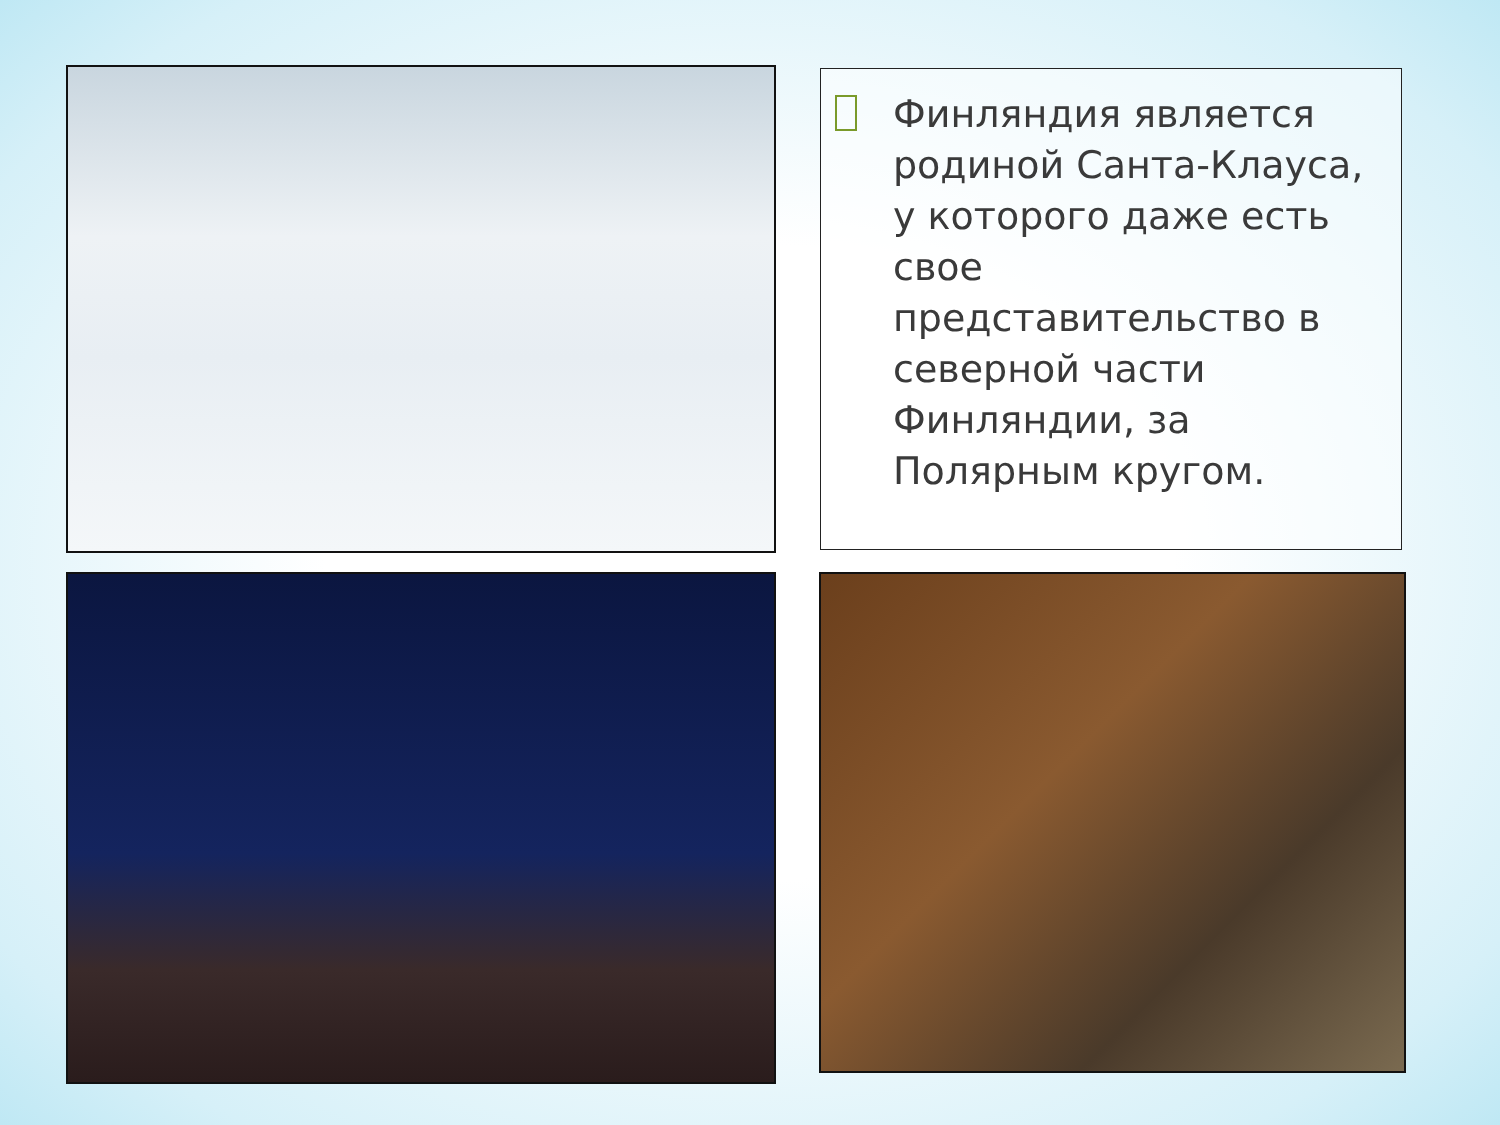Финляндия является родиной Санта-Клауса, у которого даже есть свое представительство в северной части Финляндии, за Полярным кругом.